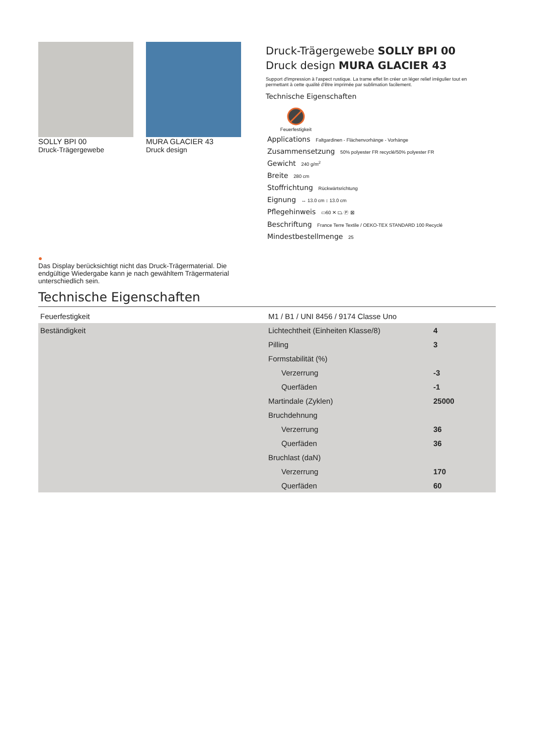SOLLY BPI 00
Druck-Trägergewebe
MURA GLACIER 43
Druck design
Druck-Trägergewebe SOLLY BPI 00
Druck design MURA GLACIER 43
Support d'impression à l'aspect rustique. La trame effet lin créer un léger relief irrégulier tout en permettant à cette qualité d'être imprimée par sublimation facilement.
Technische Eigenschaften
Feuerfestigkeit
Applications Faltgardinen - Flächenvorhänge - Vorhänge
Zusammensetzung 50% polyester FR recyclé/50% polyester FR
Gewicht 240 g/m<sup>2</sup>
Breite 280 cm
Stoffrichtung Rückwärtsrichtung
Eignung ↔ 13.0 cm ↕ 13.0 cm
Pflegehinweis ▭60 ✕ ⏢ Ⓟ ⊠
Beschriftung France Terre Textile / OEKO-TEX STANDARD 100 Recyclé
Mindestbestellmenge 25
●
Das Display berücksichtigt nicht das Druck-Trägermaterial. Die endgültige Wiedergabe kann je nach gewähltem Trägermaterial unterschiedlich sein.
Technische Eigenschaften
| Feuerfestigkeit | M1 / B1 / UNI 8456 / 9174 Classe Uno | |
| Beständigkeit | Lichtechtheit (Einheiten Klasse/8) | 4 |
| | Pilling | 3 |
| | Formstabilität (%) | |
| | Verzerrung | -3 |
| | Querfäden | -1 |
| | Martindale (Zyklen) | 25000 |
| | Bruchdehnung | |
| | Verzerrung | 36 |
| | Querfäden | 36 |
| | Bruchlast (daN) | |
| | Verzerrung | 170 |
| | Querfäden | 60 |